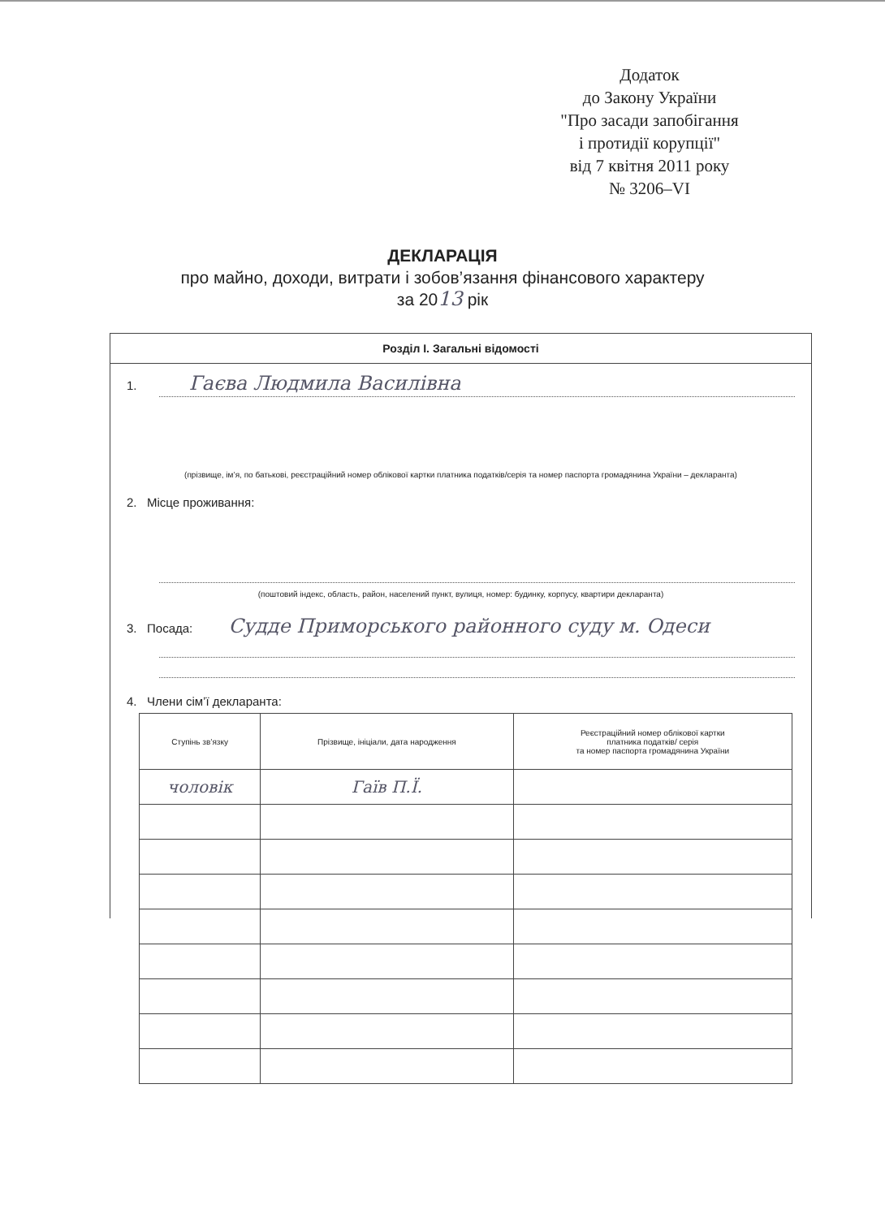Додаток
до Закону України
"Про засади запобігання
і протидії корупції"
від 7 квітня 2011 року
№ 3206–VI
ДЕКЛАРАЦІЯ
про майно, доходи, витрати і зобов’язання фінансового характеру
за 2013 рік
Розділ І. Загальні відомості
1. Гаєва Людмила Василівна
(прізвище, ім’я, по батькові, реєстраційний номер облікової картки платника податків/серія та номер паспорта громадянина України – декларанта)
2. Місце проживання:
(поштовий індекс, область, район, населений пункт, вулиця, номер: будинку, корпусу, квартири декларанта)
3. Посада: Судде Приморського районного суду м. Одеси
4. Члени сім’ї декларанта:
| Ступінь зв’язку | Прізвище, ініціали, дата народження | Реєстраційний номер облікової картки платника податків/ серія та номер паспорта громадянина України |
| --- | --- | --- |
| чоловік | Гаїв П.Ї. | |